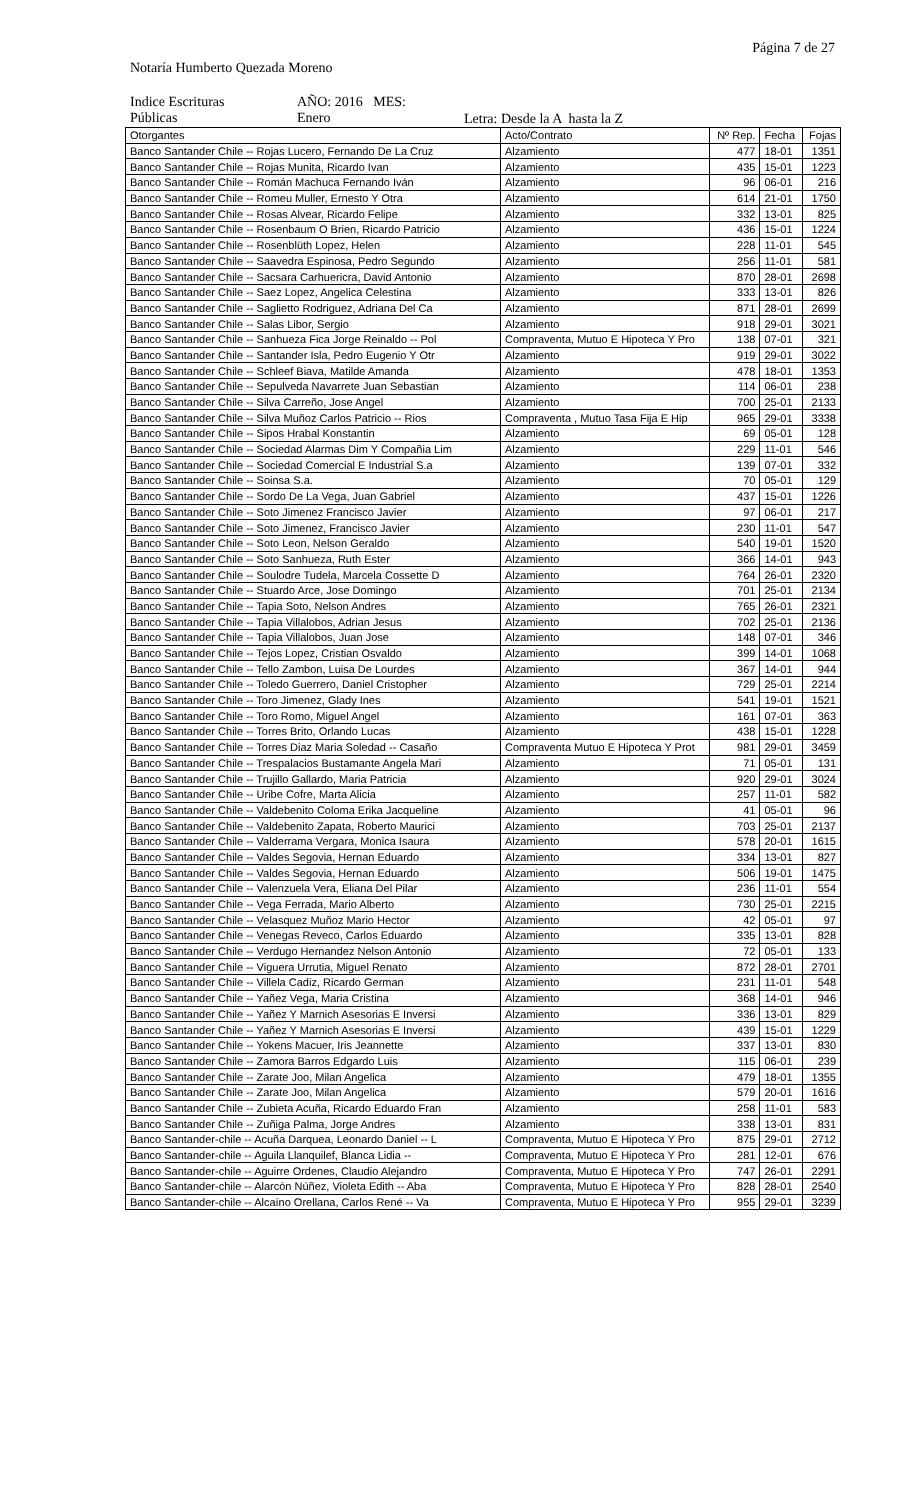Página 7 de 27
Notaría Humberto Quezada Moreno
Indice Escrituras
Públicas
AÑO: 2016 MES:
Enero
Letra: Desde la A hasta la Z
| Otorgantes | Acto/Contrato | Nº Rep. | Fecha | Fojas |
| --- | --- | --- | --- | --- |
| Banco Santander Chile -- Rojas Lucero, Fernando De La Cruz | Alzamiento | 477 | 18-01 | 1351 |
| Banco Santander Chile -- Rojas Munita, Ricardo Ivan | Alzamiento | 435 | 15-01 | 1223 |
| Banco Santander Chile -- Román Machuca Fernando Iván | Alzamiento | 96 | 06-01 | 216 |
| Banco Santander Chile -- Romeu Muller, Ernesto Y Otra | Alzamiento | 614 | 21-01 | 1750 |
| Banco Santander Chile -- Rosas Alvear, Ricardo Felipe | Alzamiento | 332 | 13-01 | 825 |
| Banco Santander Chile -- Rosenbaum O Brien, Ricardo Patricio | Alzamiento | 436 | 15-01 | 1224 |
| Banco Santander Chile -- Rosenblüth Lopez, Helen | Alzamiento | 228 | 11-01 | 545 |
| Banco Santander Chile -- Saavedra Espinosa, Pedro Segundo | Alzamiento | 256 | 11-01 | 581 |
| Banco Santander Chile -- Sacsara Carhuericra, David Antonio | Alzamiento | 870 | 28-01 | 2698 |
| Banco Santander Chile -- Saez Lopez, Angelica Celestina | Alzamiento | 333 | 13-01 | 826 |
| Banco Santander Chile -- Saglietto Rodriguez, Adriana Del Ca | Alzamiento | 871 | 28-01 | 2699 |
| Banco Santander Chile -- Salas Libor, Sergio | Alzamiento | 918 | 29-01 | 3021 |
| Banco Santander Chile -- Sanhueza Fica Jorge Reinaldo -- Pol | Compraventa, Mutuo E Hipoteca Y Pro | 138 | 07-01 | 321 |
| Banco Santander Chile -- Santander Isla, Pedro Eugenio Y Otr | Alzamiento | 919 | 29-01 | 3022 |
| Banco Santander Chile -- Schleef Biava, Matilde Amanda | Alzamiento | 478 | 18-01 | 1353 |
| Banco Santander Chile -- Sepulveda Navarrete Juan Sebastian | Alzamiento | 114 | 06-01 | 238 |
| Banco Santander Chile -- Silva Carreño, Jose Angel | Alzamiento | 700 | 25-01 | 2133 |
| Banco Santander Chile -- Silva Muñoz Carlos Patricio -- Rios | Compraventa , Mutuo Tasa Fija E Hip | 965 | 29-01 | 3338 |
| Banco Santander Chile -- Sipos Hrabal Konstantin | Alzamiento | 69 | 05-01 | 128 |
| Banco Santander Chile -- Sociedad Alarmas Dim Y Compañia Lim | Alzamiento | 229 | 11-01 | 546 |
| Banco Santander Chile -- Sociedad Comercial E Industrial S.a | Alzamiento | 139 | 07-01 | 332 |
| Banco Santander Chile -- Soinsa S.a. | Alzamiento | 70 | 05-01 | 129 |
| Banco Santander Chile -- Sordo De La Vega, Juan Gabriel | Alzamiento | 437 | 15-01 | 1226 |
| Banco Santander Chile -- Soto Jimenez Francisco Javier | Alzamiento | 97 | 06-01 | 217 |
| Banco Santander Chile -- Soto Jimenez, Francisco Javier | Alzamiento | 230 | 11-01 | 547 |
| Banco Santander Chile -- Soto Leon, Nelson Geraldo | Alzamiento | 540 | 19-01 | 1520 |
| Banco Santander Chile -- Soto Sanhueza, Ruth Ester | Alzamiento | 366 | 14-01 | 943 |
| Banco Santander Chile -- Soulodre Tudela, Marcela Cossette D | Alzamiento | 764 | 26-01 | 2320 |
| Banco Santander Chile -- Stuardo Arce, Jose Domingo | Alzamiento | 701 | 25-01 | 2134 |
| Banco Santander Chile -- Tapia Soto, Nelson Andres | Alzamiento | 765 | 26-01 | 2321 |
| Banco Santander Chile -- Tapia Villalobos, Adrian Jesus | Alzamiento | 702 | 25-01 | 2136 |
| Banco Santander Chile -- Tapia Villalobos, Juan Jose | Alzamiento | 148 | 07-01 | 346 |
| Banco Santander Chile -- Tejos Lopez, Cristian Osvaldo | Alzamiento | 399 | 14-01 | 1068 |
| Banco Santander Chile -- Tello Zambon, Luisa De Lourdes | Alzamiento | 367 | 14-01 | 944 |
| Banco Santander Chile -- Toledo Guerrero, Daniel Cristopher | Alzamiento | 729 | 25-01 | 2214 |
| Banco Santander Chile -- Toro Jimenez, Glady Ines | Alzamiento | 541 | 19-01 | 1521 |
| Banco Santander Chile -- Toro Romo, Miguel Angel | Alzamiento | 161 | 07-01 | 363 |
| Banco Santander Chile -- Torres Brito, Orlando Lucas | Alzamiento | 438 | 15-01 | 1228 |
| Banco Santander Chile -- Torres Diaz Maria Soledad -- Casaño | Compraventa Mutuo E Hipoteca Y Prot | 981 | 29-01 | 3459 |
| Banco Santander Chile -- Trespalacios Bustamante Angela Mari | Alzamiento | 71 | 05-01 | 131 |
| Banco Santander Chile -- Trujillo Gallardo, Maria Patricia | Alzamiento | 920 | 29-01 | 3024 |
| Banco Santander Chile -- Uribe Cofre, Marta Alicia | Alzamiento | 257 | 11-01 | 582 |
| Banco Santander Chile -- Valdebenito Coloma Erika Jacqueline | Alzamiento | 41 | 05-01 | 96 |
| Banco Santander Chile -- Valdebenito Zapata, Roberto Maurici | Alzamiento | 703 | 25-01 | 2137 |
| Banco Santander Chile -- Valderrama Vergara, Monica Isaura | Alzamiento | 578 | 20-01 | 1615 |
| Banco Santander Chile -- Valdes Segovia, Hernan Eduardo | Alzamiento | 334 | 13-01 | 827 |
| Banco Santander Chile -- Valdes Segovia, Hernan Eduardo | Alzamiento | 506 | 19-01 | 1475 |
| Banco Santander Chile -- Valenzuela Vera, Eliana Del Pilar | Alzamiento | 236 | 11-01 | 554 |
| Banco Santander Chile -- Vega Ferrada, Mario Alberto | Alzamiento | 730 | 25-01 | 2215 |
| Banco Santander Chile -- Velasquez Muñoz Mario Hector | Alzamiento | 42 | 05-01 | 97 |
| Banco Santander Chile -- Venegas Reveco, Carlos Eduardo | Alzamiento | 335 | 13-01 | 828 |
| Banco Santander Chile -- Verdugo Hernandez Nelson Antonio | Alzamiento | 72 | 05-01 | 133 |
| Banco Santander Chile -- Viguera Urrutia, Miguel Renato | Alzamiento | 872 | 28-01 | 2701 |
| Banco Santander Chile -- Villela Cadiz, Ricardo German | Alzamiento | 231 | 11-01 | 548 |
| Banco Santander Chile -- Yañez Vega, Maria Cristina | Alzamiento | 368 | 14-01 | 946 |
| Banco Santander Chile -- Yañez Y Marnich Asesorias E Inversi | Alzamiento | 336 | 13-01 | 829 |
| Banco Santander Chile -- Yañez Y Marnich Asesorias E Inversi | Alzamiento | 439 | 15-01 | 1229 |
| Banco Santander Chile -- Yokens Macuer, Iris Jeannette | Alzamiento | 337 | 13-01 | 830 |
| Banco Santander Chile -- Zamora Barros Edgardo Luis | Alzamiento | 115 | 06-01 | 239 |
| Banco Santander Chile -- Zarate Joo, Milan Angelica | Alzamiento | 479 | 18-01 | 1355 |
| Banco Santander Chile -- Zarate Joo, Milan Angelica | Alzamiento | 579 | 20-01 | 1616 |
| Banco Santander Chile -- Zubieta Acuña, Ricardo Eduardo Fran | Alzamiento | 258 | 11-01 | 583 |
| Banco Santander Chile -- Zuñiga Palma, Jorge Andres | Alzamiento | 338 | 13-01 | 831 |
| Banco Santander-chile -- Acuña Darquea, Leonardo Daniel -- L | Compraventa, Mutuo E Hipoteca Y Pro | 875 | 29-01 | 2712 |
| Banco Santander-chile -- Aguila Llanquilef, Blanca Lidia -- | Compraventa, Mutuo E Hipoteca Y Pro | 281 | 12-01 | 676 |
| Banco Santander-chile -- Aguirre Ordenes, Claudio Alejandro | Compraventa, Mutuo E Hipoteca Y Pro | 747 | 26-01 | 2291 |
| Banco Santander-chile -- Alarcón Núñez, Violeta Edith -- Aba | Compraventa, Mutuo E Hipoteca Y Pro | 828 | 28-01 | 2540 |
| Banco Santander-chile -- Alcaíno Orellana, Carlos René -- Va | Compraventa, Mutuo E Hipoteca Y Pro | 955 | 29-01 | 3239 |